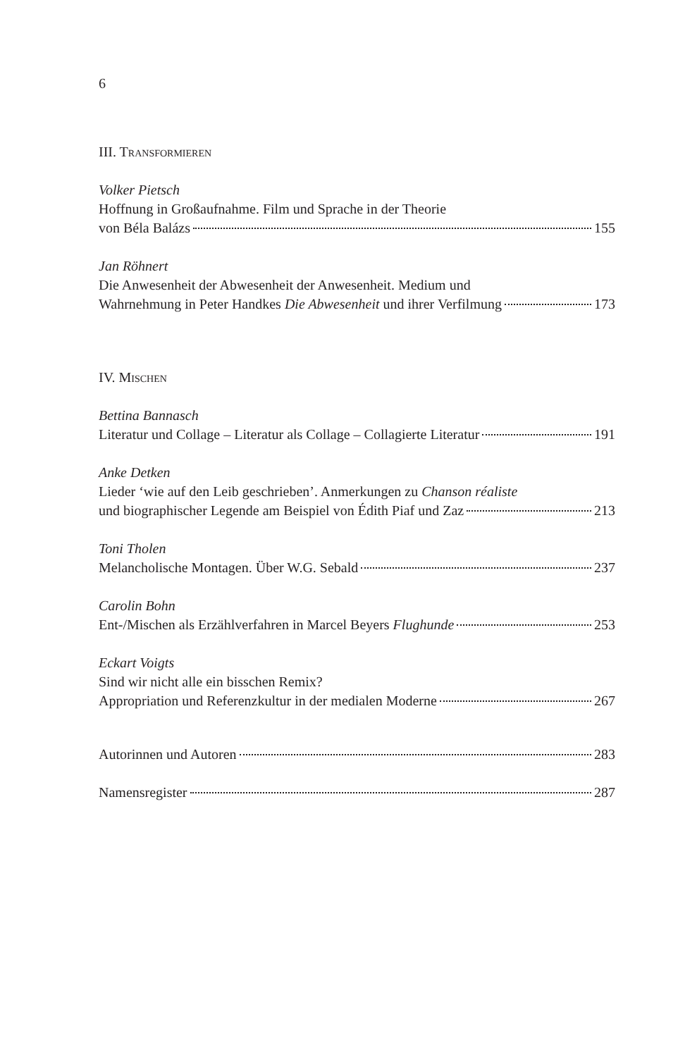6
III. Transformieren
Volker Pietsch
Hoffnung in Großaufnahme. Film und Sprache in der Theorie
von Béla Balázs 155
Jan Röhnert
Die Anwesenheit der Abwesenheit der Anwesenheit. Medium und
Wahrnehmung in Peter Handkes Die Abwesenheit und ihrer Verfilmung 173
IV. Mischen
Bettina Bannasch
Literatur und Collage – Literatur als Collage – Collagierte Literatur 191
Anke Detken
Lieder ‘wie auf den Leib geschrieben’. Anmerkungen zu Chanson réaliste
und biographischer Legende am Beispiel von Édith Piaf und Zaz 213
Toni Tholen
Melancholische Montagen. Über W.G. Sebald 237
Carolin Bohn
Ent-/Mischen als Erzählverfahren in Marcel Beyers Flughunde 253
Eckart Voigts
Sind wir nicht alle ein bisschen Remix?
Appropriation und Referenzkultur in der medialen Moderne 267
Autorinnen und Autoren 283
Namensregister 287